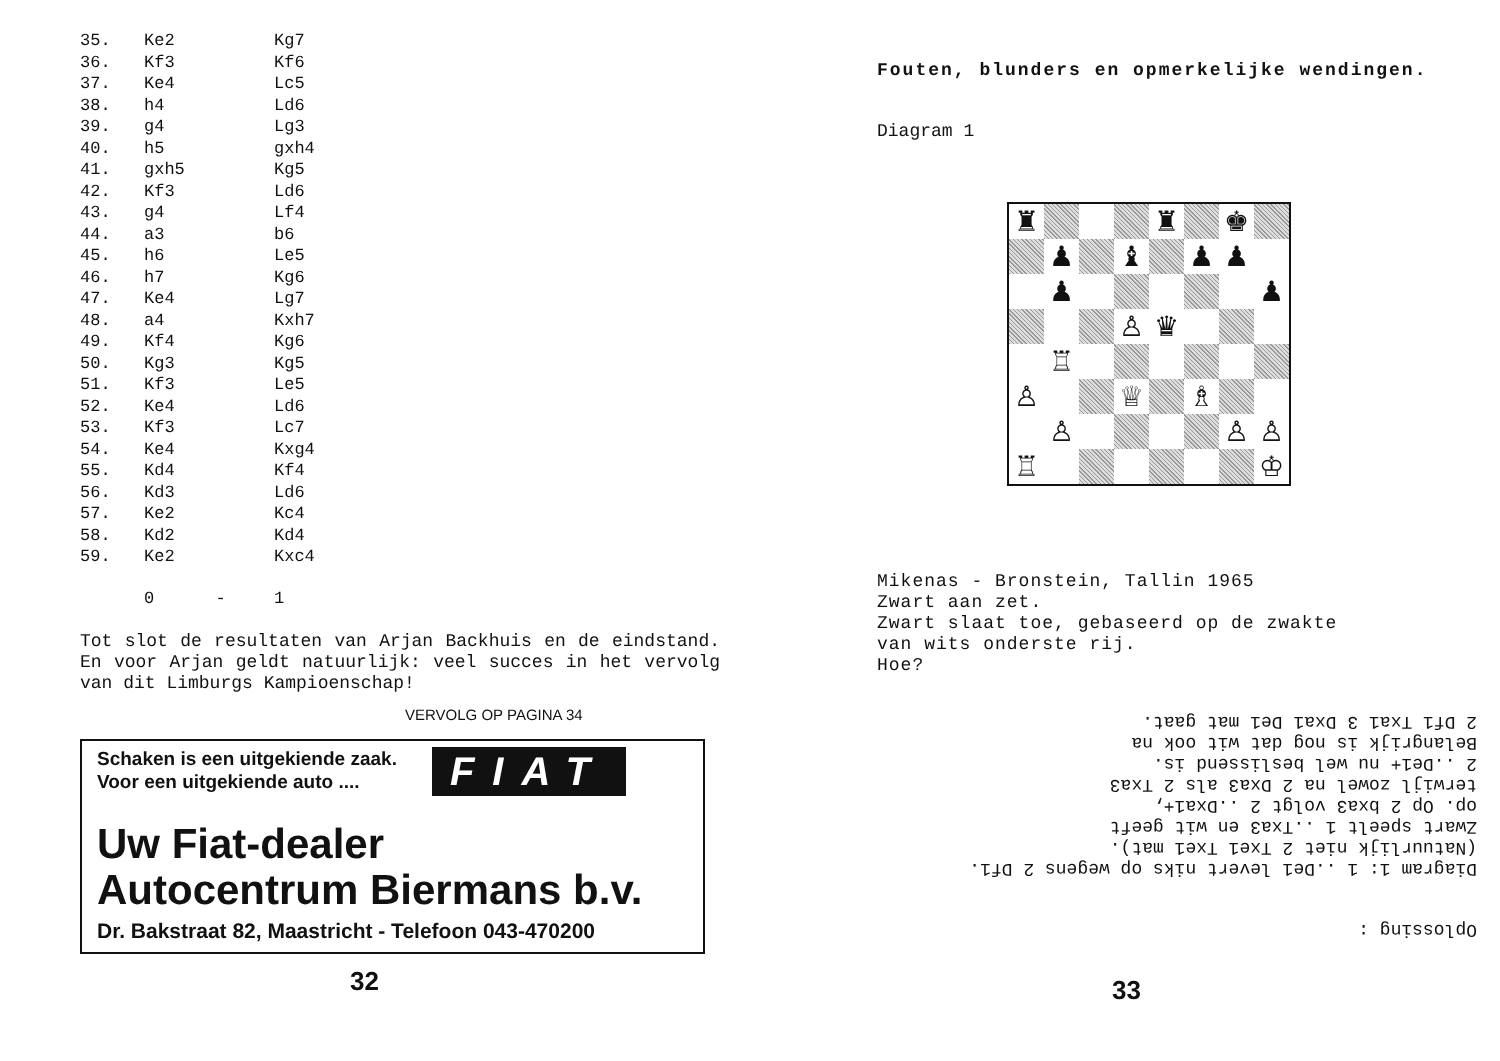| 35. | Ke2 | Kg7 |
| 36. | Kf3 | Kf6 |
| 37. | Ke4 | Lc5 |
| 38. | h4 | Ld6 |
| 39. | g4 | Lg3 |
| 40. | h5 | gxh4 |
| 41. | gxh5 | Kg5 |
| 42. | Kf3 | Ld6 |
| 43. | g4 | Lf4 |
| 44. | a3 | b6 |
| 45. | h6 | Le5 |
| 46. | h7 | Kg6 |
| 47. | Ke4 | Lg7 |
| 48. | a4 | Kxh7 |
| 49. | Kf4 | Kg6 |
| 50. | Kg3 | Kg5 |
| 51. | Kf3 | Le5 |
| 52. | Ke4 | Ld6 |
| 53. | Kf3 | Lc7 |
| 54. | Ke4 | Kxg4 |
| 55. | Kd4 | Kf4 |
| 56. | Kd3 | Ld6 |
| 57. | Ke2 | Kc4 |
| 58. | Kd2 | Kd4 |
| 59. | Ke2 | Kxc4 |
| | 0 - | 1 |
Tot slot de resultaten van Arjan Backhuis en de eindstand. En voor Arjan geldt natuurlijk: veel succes in het vervolg van dit Limburgs Kampioenschap!
VERVOLG OP PAGINA 34
Schaken is een uitgekiende zaak.
Voor een uitgekiende auto ....
FIAT
Uw Fiat-dealer
Autocentrum Biermans b.v.
Dr. Bakstraat 82, Maastricht - Telefoon 043-470200
32
Fouten, blunders en opmerkelijke wendingen.
Diagram 1
| ♜ | | | | ♜ | | ♚ | |
| | ♟ | | ♝ | | ♟ | ♟ | |
| | ♟ | | | | | | ♟ |
| | | | ♙ | ♛ | | | |
| | ♖ | | | | | | |
| ♙ | | | ♕ | | ♗ | | |
| | ♙ | | | | | ♙ | ♙ |
| ♖ | | | | | | | ♔ |
Mikenas - Bronstein, Tallin 1965
Zwart aan zet.
Zwart slaat toe, gebaseerd op de zwakte
van wits onderste rij.
Hoe?
Oplossing :
Diagram 1: 1 ..De1 levert niks op wegens 2 Df1.
(Natuurlijk niet 2 Txe1 Txe1 mat).
Zwart speelt 1 ..Txa3 en wit geeft
op. Op 2 bxa3 volgt 2 ..Dxa1+,
terwijl zowel na 2 Dxa3 als 2 Txa3
2 ..De1+ nu wel beslissend is.
Belangrijk is nog dat wit ook na
2 Df1 Txa1 3 Dxa1 De1 mat gaat.
33